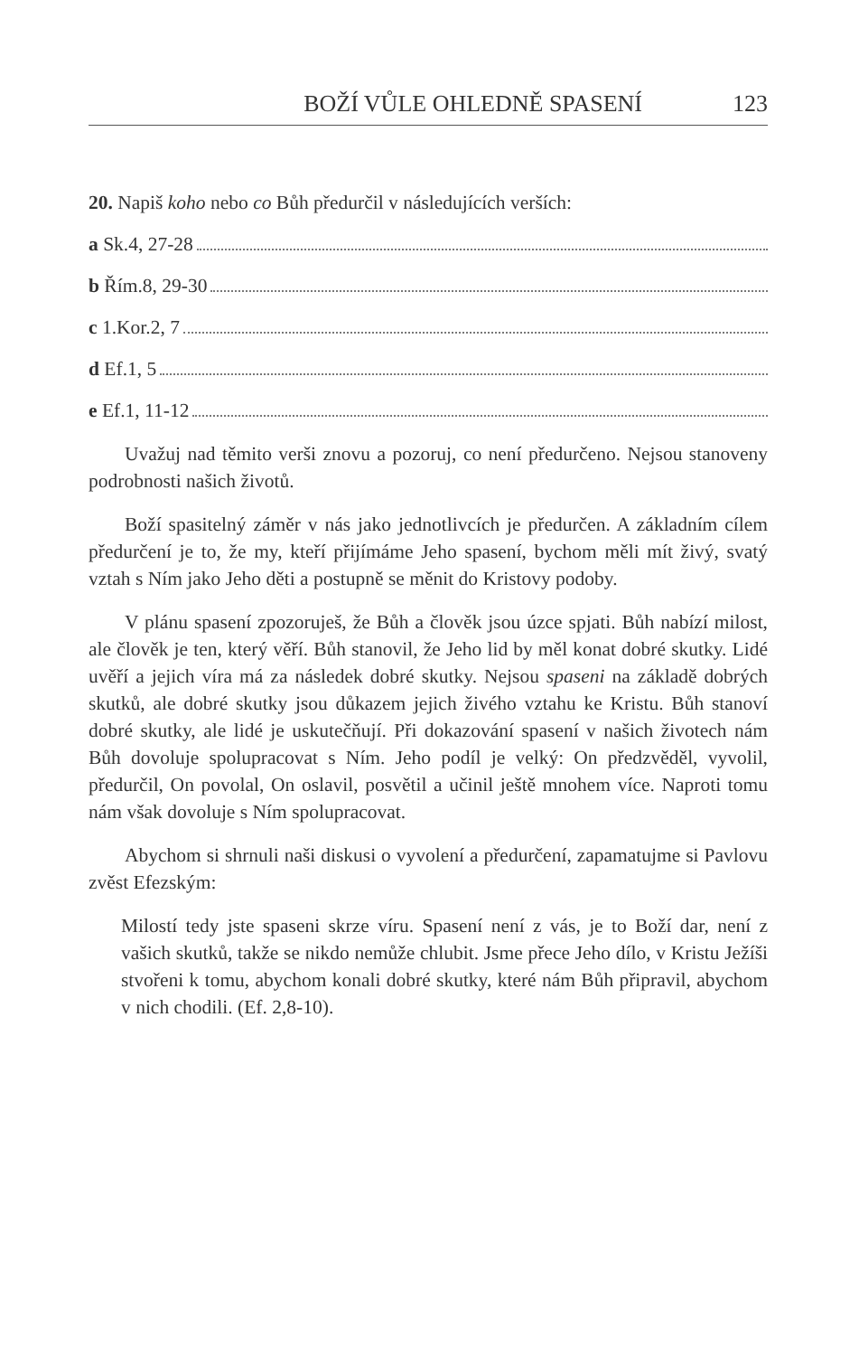BOŽÍ VŮLE OHLEDNĚ SPASENÍ 123
20. Napiš koho nebo co Bůh předurčil v následujících verších:
a Sk.4, 27-28
b Řím.8, 29-30
c 1.Kor.2, 7
d Ef.1, 5
e Ef.1, 11-12
Uvažuj nad těmito verši znovu a pozoruj, co není předurčeno. Nejsou stanoveny podrobnosti našich životů.
Boží spasitelný záměr v nás jako jednotlivcích je předurčen. A základním cílem předurčení je to, že my, kteří přijímáme Jeho spasení, bychom měli mít živý, svatý vztah s Ním jako Jeho děti a postupně se měnit do Kristovy podoby.
V plánu spasení zpozoruješ, že Bůh a člověk jsou úzce spjati. Bůh nabízí milost, ale člověk je ten, který věří. Bůh stanovil, že Jeho lid by měl konat dobré skutky. Lidé uvěří a jejich víra má za následek dobré skutky. Nejsou spaseni na základě dobrých skutků, ale dobré skutky jsou důkazem jejich živého vztahu ke Kristu. Bůh stanoví dobré skutky, ale lidé je uskutečňují. Při dokazování spasení v našich životech nám Bůh dovoluje spolupracovat s Ním. Jeho podíl je velký: On předzvěděl, vyvolil, předurčil, On povolal, On oslavil, posvětil a učinil ještě mnohem více. Naproti tomu nám však dovoluje s Ním spolupracovat.
Abychom si shrnuli naši diskusi o vyvolení a předurčení, zapamatujme si Pavlovu zvěst Efezským:
Milostí tedy jste spaseni skrze víru. Spasení není z vás, je to Boží dar, není z vašich skutků, takže se nikdo nemůže chlubit. Jsme přece Jeho dílo, v Kristu Ježíši stvořeni k tomu, abychom konali dobré skutky, které nám Bůh připravil, abychom v nich chodili. (Ef. 2,8-10).